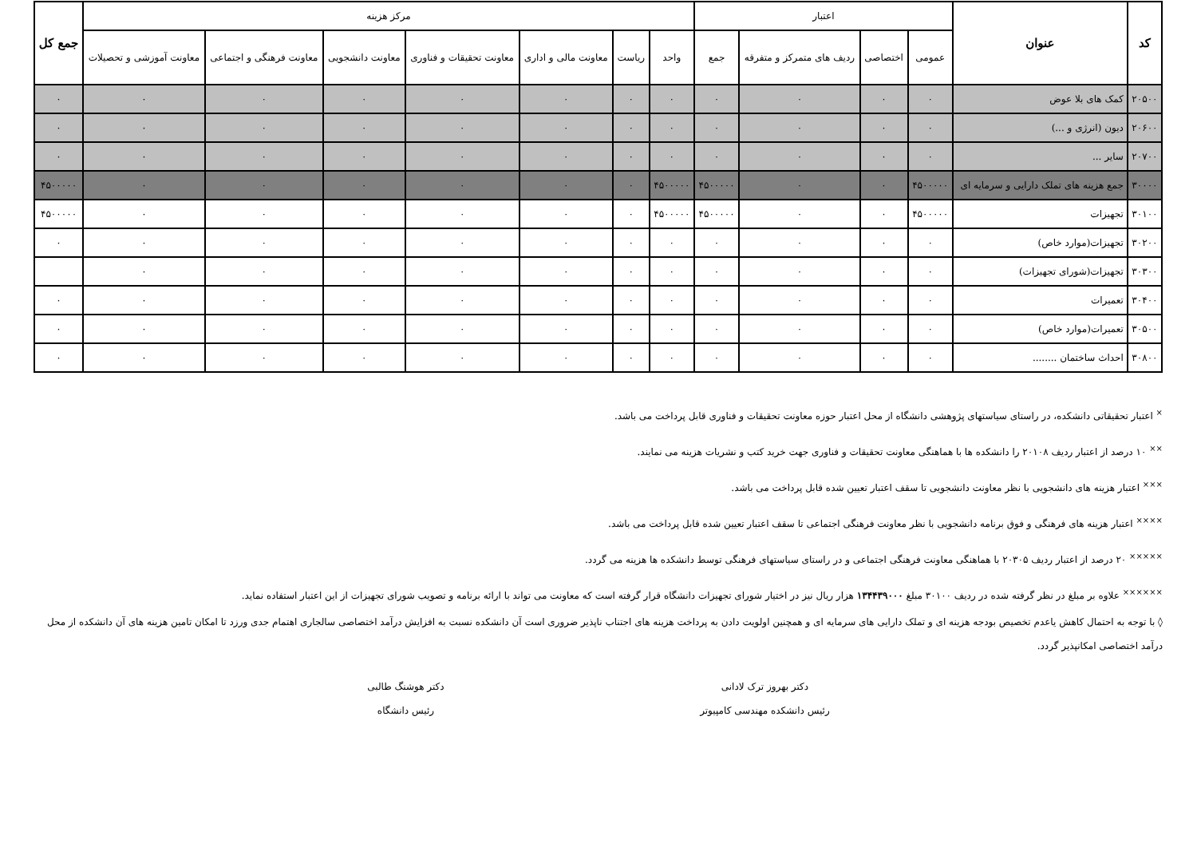| کد | عنوان | اعتبار | | | | مرکز هزینه | | | | | | | جمع کل |
| --- | --- | --- | --- | --- | --- | --- | --- | --- | --- | --- | --- | --- | --- |
| | | عمومی | اختصاصی | ردیف های متمرکز و متفرقه | جمع | واحد | ریاست | معاونت مالی و اداری | معاونت تحقیقات و فناوری | معاونت دانشجویی | معاونت فرهنگی و اجتماعی | معاونت آموزشی و تحصیلات | |
| ۲۰۵۰۰ | کمک های بلا عوض | ۰ | ۰ | ۰ | ۰ | ۰ | ۰ | ۰ | ۰ | ۰ | ۰ | ۰ | ۰ |
| ۲۰۶۰۰ | دیون (انرژی و ...) | ۰ | ۰ | ۰ | ۰ | ۰ | ۰ | ۰ | ۰ | ۰ | ۰ | ۰ | ۰ |
| ۲۰۷۰۰ | سایر ... | ۰ | ۰ | ۰ | ۰ | ۰ | ۰ | ۰ | ۰ | ۰ | ۰ | ۰ | ۰ |
| ۳۰۰۰۰ | جمع هزینه های تملک دارایی و سرمایه ای | ۴۵۰۰۰۰۰ | ۰ | ۰ | ۴۵۰۰۰۰۰ | ۴۵۰۰۰۰۰ | ۰ | ۰ | ۰ | ۰ | ۰ | ۰ | ۴۵۰۰۰۰۰ |
| ۳۰۱۰۰ | تجهیزات | ۴۵۰۰۰۰۰ | ۰ | ۰ | ۴۵۰۰۰۰۰ | ۴۵۰۰۰۰۰ | ۰ | ۰ | ۰ | ۰ | ۰ | ۰ | ۴۵۰۰۰۰۰ |
| ۳۰۲۰۰ | تجهیزات(موارد خاص) | ۰ | ۰ | ۰ | ۰ | ۰ | ۰ | ۰ | ۰ | ۰ | ۰ | ۰ | ۰ |
| ۳۰۳۰۰ | تجهیزات(شورای تجهیزات) | ۰ | ۰ | ۰ | ۰ | ۰ | ۰ | ۰ | ۰ | ۰ | ۰ | ۰ | |
| ۳۰۴۰۰ | تعمیرات | ۰ | ۰ | ۰ | ۰ | ۰ | ۰ | ۰ | ۰ | ۰ | ۰ | ۰ | ۰ |
| ۳۰۵۰۰ | تعمیرات(موارد خاص) | ۰ | ۰ | ۰ | ۰ | ۰ | ۰ | ۰ | ۰ | ۰ | ۰ | ۰ | ۰ |
| ۳۰۸۰۰ | احداث ساختمان ........ | ۰ | ۰ | ۰ | ۰ | ۰ | ۰ | ۰ | ۰ | ۰ | ۰ | ۰ | ۰ |
<sup>×</sup> اعتبار تحقیقاتی دانشکده، در راستای سیاستهای پژوهشی دانشگاه از محل اعتبار حوزه معاونت تحقیقات و فناوری قابل پرداخت می باشد.
<sup>××</sup> ۱۰ درصد از اعتبار ردیف ۲۰۱۰۸ را دانشکده ها با هماهنگی معاونت تحقیقات و فناوری جهت خرید کتب و نشریات هزینه می نمایند.
<sup>×××</sup> اعتبار هزینه های دانشجویی با نظر معاونت دانشجویی تا سقف اعتبار تعیین شده قابل پرداخت می باشد.
<sup>××××</sup> اعتبار هزینه های فرهنگی و فوق برنامه دانشجویی با نظر معاونت فرهنگی اجتماعی تا سقف اعتبار تعیین شده قابل پرداخت می باشد.
<sup>×××××</sup> ۲۰ درصد از اعتبار ردیف ۲۰۳۰۵ با هماهنگی معاونت فرهنگی اجتماعی و در راستای سیاستهای فرهنگی توسط دانشکده ها هزینه می گردد.
<sup>××××××</sup> علاوه بر مبلغ در نظر گرفته شده در ردیف ۳۰۱۰۰ مبلغ ۱۳۴۴۳۹۰۰۰ هزار ریال نیز در اختیار شورای تجهیزات دانشگاه قرار گرفته است که معاونت می تواند با ارائه برنامه و تصویب شورای تجهیزات از این اعتبار استفاده نماید.
◊ با توجه به احتمال کاهش یاعدم تخصیص بودجه هزینه ای و تملک دارایی های سرمایه ای و همچنین اولویت دادن به پرداخت هزینه های اجتناب ناپذیر ضروری است آن دانشکده نسبت به افزایش درآمد اختصاصی سالجاری اهتمام جدی ورزد تا امکان تامین هزینه های آن دانشکده از محل درآمد اختصاصی امکانپذیر گردد.
دکتر بهروز ترک لادانی
رئیس دانشکده مهندسی کامپیوتر
دکتر هوشنگ طالبی
رئیس دانشگاه